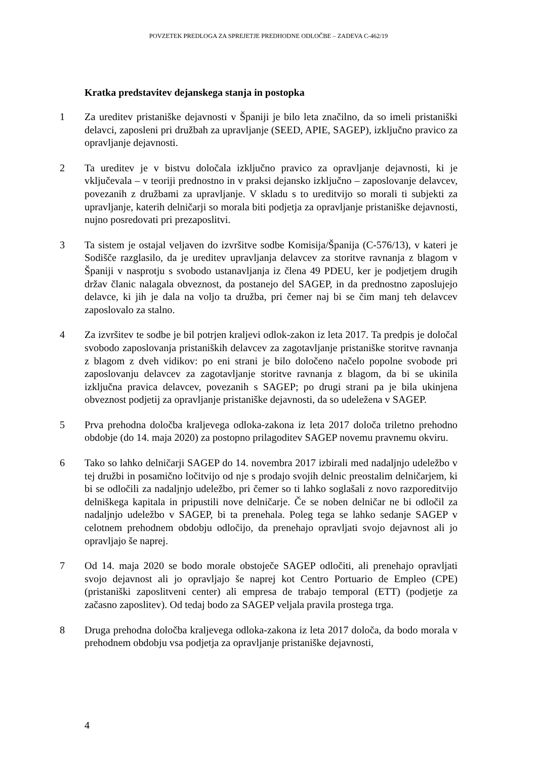POVZETEK PREDLOGA ZA SPREJETJE PREDHODNE ODLOČBE – ZADEVA C-462/19
Kratka predstavitev dejanskega stanja in postopka
1 Za ureditev pristaniške dejavnosti v Španiji je bilo leta značilno, da so imeli pristaniški delavci, zaposleni pri družbah za upravljanje (SEED, APIE, SAGEP), izključno pravico za opravljanje dejavnosti.
2 Ta ureditev je v bistvu določala izključno pravico za opravljanje dejavnosti, ki je vključevala – v teoriji prednostno in v praksi dejansko izključno – zaposlovanje delavcev, povezanih z družbami za upravljanje. V skladu s to ureditvijo so morali ti subjekti za upravljanje, katerih delničarji so morala biti podjetja za opravljanje pristaniške dejavnosti, nujno posredovati pri prezaposlitvi.
3 Ta sistem je ostajal veljaven do izvršitve sodbe Komisija/Španija (C-576/13), v kateri je Sodišče razglasilo, da je ureditev upravljanja delavcev za storitve ravnanja z blagom v Španiji v nasprotju s svobodo ustanavljanja iz člena 49 PDEU, ker je podjetjem drugih držav članic nalagala obveznost, da postanejo del SAGEP, in da prednostno zaposlujejo delavce, ki jih je dala na voljo ta družba, pri čemer naj bi se čim manj teh delavcev zaposlovalo za stalno.
4 Za izvršitev te sodbe je bil potrjen kraljevi odlok-zakon iz leta 2017. Ta predpis je določal svobodo zaposlovanja pristaniških delavcev za zagotavljanje pristaniške storitve ravnanja z blagom z dveh vidikov: po eni strani je bilo določeno načelo popolne svobode pri zaposlovanju delavcev za zagotavljanje storitve ravnanja z blagom, da bi se ukinila izključna pravica delavcev, povezanih s SAGEP; po drugi strani pa je bila ukinjena obveznost podjetij za opravljanje pristaniške dejavnosti, da so udeležena v SAGEP.
5 Prva prehodna določba kraljevega odloka-zakona iz leta 2017 določa triletno prehodno obdobje (do 14. maja 2020) za postopno prilagoditev SAGEP novemu pravnemu okviru.
6 Tako so lahko delničarji SAGEP do 14. novembra 2017 izbirali med nadaljnjo udeležbo v tej družbi in posamično ločitvijo od nje s prodajo svojih delnic preostalim delničarjem, ki bi se odločili za nadaljnjo udeležbo, pri čemer so ti lahko soglašali z novo razporeditvijo delniškega kapitala in pripustili nove delničarje. Če se noben delničar ne bi odločil za nadaljnjo udeležbo v SAGEP, bi ta prenehala. Poleg tega se lahko sedanje SAGEP v celotnem prehodnem obdobju odločijo, da prenehajo opravljati svojo dejavnost ali jo opravljajo še naprej.
7 Od 14. maja 2020 se bodo morale obstoječe SAGEP odločiti, ali prenehajo opravljati svojo dejavnost ali jo opravljajo še naprej kot Centro Portuario de Empleo (CPE) (pristaniški zaposlitveni center) ali empresa de trabajo temporal (ETT) (podjetje za začasno zaposlitev). Od tedaj bodo za SAGEP veljala pravila prostega trga.
8 Druga prehodna določba kraljevega odloka-zakona iz leta 2017 določa, da bodo morala v prehodnem obdobju vsa podjetja za opravljanje pristaniške dejavnosti,
4